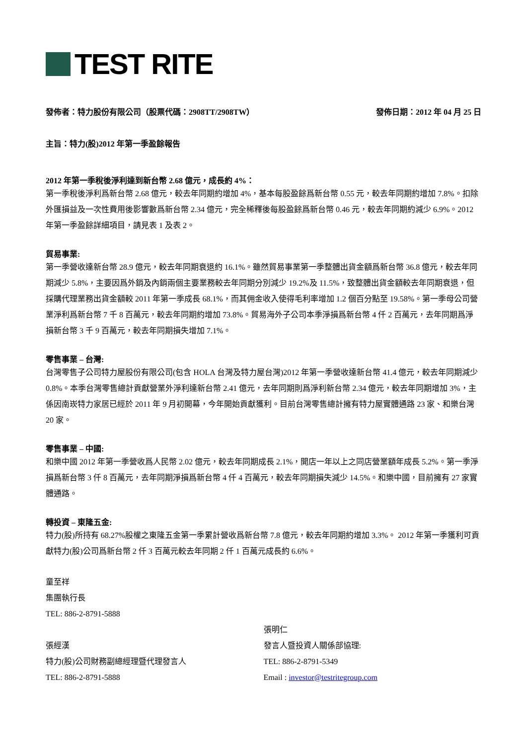TEST RITE
發佈者：特力股份有限公司（股票代碼：2908TT/2908TW） 發佈日期：2012 年 04 月 25 日
主旨：特力(股)2012 年第一季盈餘報告
2012 年第一季稅後淨利達到新台幣 2.68 億元，成長約 4%：
第一季稅後淨利爲新台幣 2.68 億元，較去年同期約增加 4%，基本每股盈餘爲新台幣 0.55 元，較去年同期約增加 7.8%。扣除外匯損益及一次性費用後影響數爲新台幣 2.34 億元，完全稀釋後每股盈餘爲新台幣 0.46 元，較去年同期約減少 6.9%。2012 年第一季盈餘詳細項目，請見表 1 及表 2。
貿易事業:
第一季營收達新台幣 28.9 億元，較去年同期衰退約 16.1%。雖然貿易事業第一季整體出貨金額爲新台幣 36.8 億元，較去年同期減少 5.8%，主要因爲外銷及內銷兩個主要業務較去年同期分別減少 19.2%及 11.5%，致整體出貨金額較去年同期衰退，但採購代理業務出貨金額較 2011 年第一季成長 68.1%，而其佣金收入使得毛利率增加 1.2 個百分點至 19.58%。第一季母公司營業淨利爲新台幣 7 千 8 百萬元，較去年同期約增加 73.8%。貿易海外子公司本季淨損爲新台幣 4 仟 2 百萬元，去年同期爲淨損新台幣 3 千 9 百萬元，較去年同期損失增加 7.1%。
零售事業 – 台灣:
台灣零售子公司特力屋股份有限公司(包含 HOLA 台灣及特力屋台灣)2012 年第一季營收達新台幣 41.4 億元，較去年同期減少 0.8%。本季台灣零售總計貢獻營業外淨利達新台幣 2.41 億元，去年同期則爲淨利新台幣 2.34 億元，較去年同期增加 3%，主係因南崁特力家居已經於 2011 年 9 月初開幕，今年開始貢獻獲利。目前台灣零售總計擁有特力屋實體通路 23 家、和樂台灣 20 家。
零售事業 – 中國:
和樂中國 2012 年第一季營收爲人民幣 2.02 億元，較去年同期成長 2.1%，開店一年以上之同店營業額年成長 5.2%。第一季淨損爲新台幣 3 仟 8 百萬元，去年同期淨損爲新台幣 4 仟 4 百萬元，較去年同期損失減少 14.5%。和樂中國，目前擁有 27 家實體通路。
轉投資 – 東隆五金:
特力(股)所持有 68.27%股權之東隆五金第一季累計營收爲新台幣 7.8 億元，較去年同期約增加 3.3%。 2012 年第一季獲利可貢獻特力(股)公司爲新台幣 2 仟 3 百萬元較去年同期 2 仟 1 百萬元成長約 6.6%。
童至祥
集團執行長
TEL: 886-2-8791-5888
張經漢
特力(股)公司財務副總經理暨代理發言人
TEL: 886-2-8791-5888
張明仁
發言人暨投資人關係部協理:
TEL: 886-2-8791-5349
Email : investor@testritegroup.com